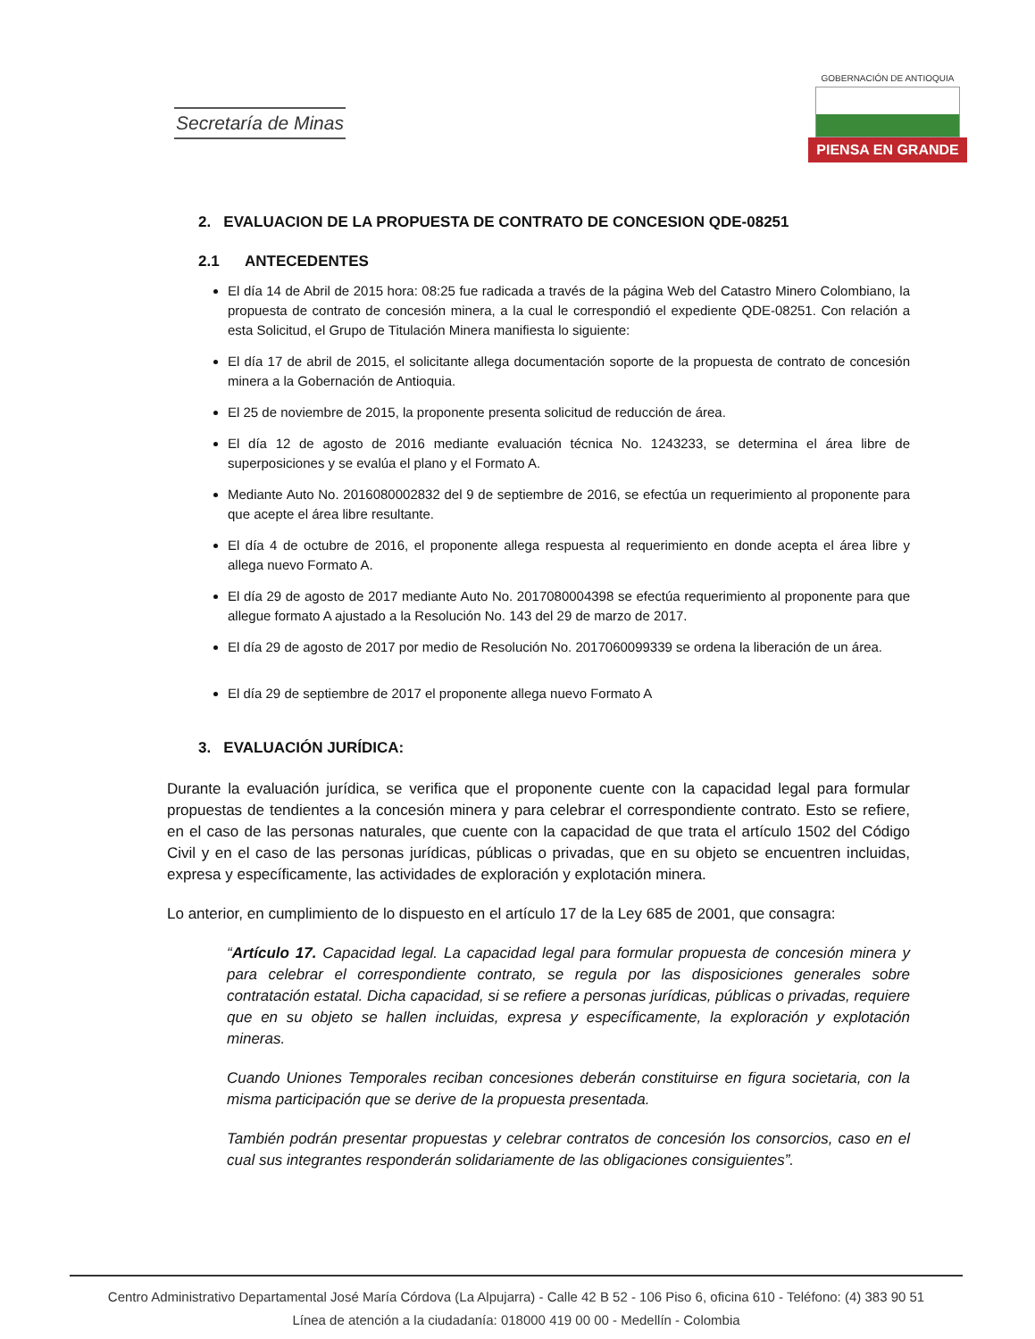Secretaría de Minas
GOBERNACIÓN DE ANTIOQUIA
PIENSA EN GRANDE
2. EVALUACION DE LA PROPUESTA DE CONTRATO DE CONCESION QDE-08251
2.1 ANTECEDENTES
El día 14 de Abril de 2015 hora: 08:25 fue radicada a través de la página Web del Catastro Minero Colombiano, la propuesta de contrato de concesión minera, a la cual le correspondió el expediente QDE-08251. Con relación a esta Solicitud, el Grupo de Titulación Minera manifiesta lo siguiente:
El día 17 de abril de 2015, el solicitante allega documentación soporte de la propuesta de contrato de concesión minera a la Gobernación de Antioquia.
El 25 de noviembre de 2015, la proponente presenta solicitud de reducción de área.
El día 12 de agosto de 2016 mediante evaluación técnica No. 1243233, se determina el área libre de superposiciones y se evalúa el plano y el Formato A.
Mediante Auto No. 2016080002832 del 9 de septiembre de 2016, se efectúa un requerimiento al proponente para que acepte el área libre resultante.
El día 4 de octubre de 2016, el proponente allega respuesta al requerimiento en donde acepta el área libre y allega nuevo Formato A.
El día 29 de agosto de 2017 mediante Auto No. 2017080004398 se efectúa requerimiento al proponente para que allegue formato A ajustado a la Resolución No. 143 del 29 de marzo de 2017.
El día 29 de agosto de 2017 por medio de Resolución No. 2017060099339 se ordena la liberación de un área.
El día 29 de septiembre de 2017 el proponente allega nuevo Formato A
3. EVALUACIÓN JURÍDICA:
Durante la evaluación jurídica, se verifica que el proponente cuente con la capacidad legal para formular propuestas de tendientes a la concesión minera y para celebrar el correspondiente contrato. Esto se refiere, en el caso de las personas naturales, que cuente con la capacidad de que trata el artículo 1502 del Código Civil y en el caso de las personas jurídicas, públicas o privadas, que en su objeto se encuentren incluidas, expresa y específicamente, las actividades de exploración y explotación minera.
Lo anterior, en cumplimiento de lo dispuesto en el artículo 17 de la Ley 685 de 2001, que consagra:
“Artículo 17. Capacidad legal. La capacidad legal para formular propuesta de concesión minera y para celebrar el correspondiente contrato, se regula por las disposiciones generales sobre contratación estatal. Dicha capacidad, si se refiere a personas jurídicas, públicas o privadas, requiere que en su objeto se hallen incluidas, expresa y específicamente, la exploración y explotación mineras.
Cuando Uniones Temporales reciban concesiones deberán constituirse en figura societaria, con la misma participación que se derive de la propuesta presentada.
También podrán presentar propuestas y celebrar contratos de concesión los consorcios, caso en el cual sus integrantes responderán solidariamente de las obligaciones consiguientes”.
Centro Administrativo Departamental José María Córdova (La Alpujarra) - Calle 42 B 52 - 106 Piso 6, oficina 610 - Teléfono: (4) 383 90 51
Línea de atención a la ciudadanía: 018000 419 00 00 - Medellín - Colombia